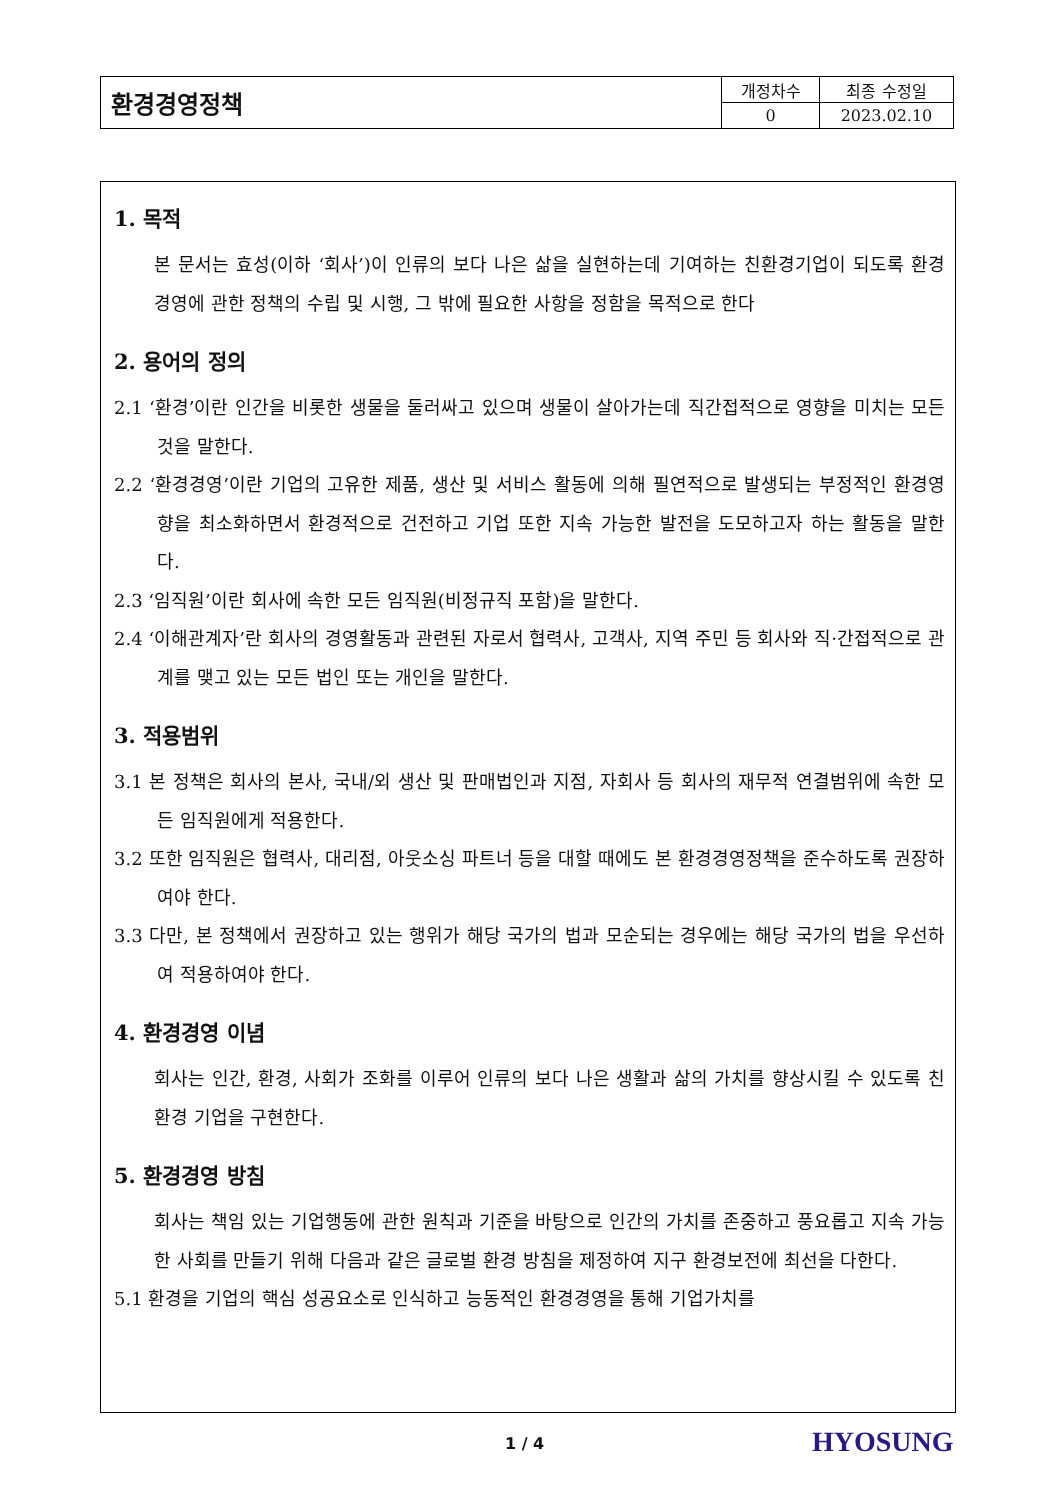| 환경경영정책 | 개정차수 | 최종 수정일 |
| | 0 | 2023.02.10 |
1. 목적
본 문서는 효성(이하 ‘회사’)이 인류의 보다 나은 삶을 실현하는데 기여하는 친환경기업이 되도록 환경경영에 관한 정책의 수립 및 시행, 그 밖에 필요한 사항을 정함을 목적으로 한다
2. 용어의 정의
2.1 ‘환경’이란 인간을 비롯한 생물을 둘러싸고 있으며 생물이 살아가는데 직간접적으로 영향을 미치는 모든 것을 말한다.
2.2 ‘환경경영’이란 기업의 고유한 제품, 생산 및 서비스 활동에 의해 필연적으로 발생되는 부정적인 환경영향을 최소화하면서 환경적으로 건전하고 기업 또한 지속 가능한 발전을 도모하고자 하는 활동을 말한다.
2.3 ‘임직원’이란 회사에 속한 모든 임직원(비정규직 포함)을 말한다.
2.4 ‘이해관계자’란 회사의 경영활동과 관련된 자로서 협력사, 고객사, 지역 주민 등 회사와 직·간접적으로 관계를 맺고 있는 모든 법인 또는 개인을 말한다.
3. 적용범위
3.1 본 정책은 회사의 본사, 국내/외 생산 및 판매법인과 지점, 자회사 등 회사의 재무적 연결범위에 속한 모든 임직원에게 적용한다.
3.2 또한 임직원은 협력사, 대리점, 아웃소싱 파트너 등을 대할 때에도 본 환경경영정책을 준수하도록 권장하여야 한다.
3.3 다만, 본 정책에서 권장하고 있는 행위가 해당 국가의 법과 모순되는 경우에는 해당 국가의 법을 우선하여 적용하여야 한다.
4. 환경경영 이념
회사는 인간, 환경, 사회가 조화를 이루어 인류의 보다 나은 생활과 삶의 가치를 향상시킬 수 있도록 친환경 기업을 구현한다.
5. 환경경영 방침
회사는 책임 있는 기업행동에 관한 원칙과 기준을 바탕으로 인간의 가치를 존중하고 풍요롭고 지속 가능한 사회를 만들기 위해 다음과 같은 글로벌 환경 방침을 제정하여 지구 환경보전에 최선을 다한다.
5.1 환경을 기업의 핵심 성공요소로 인식하고 능동적인 환경경영을 통해 기업가치를
1 / 4 HYOSUNG